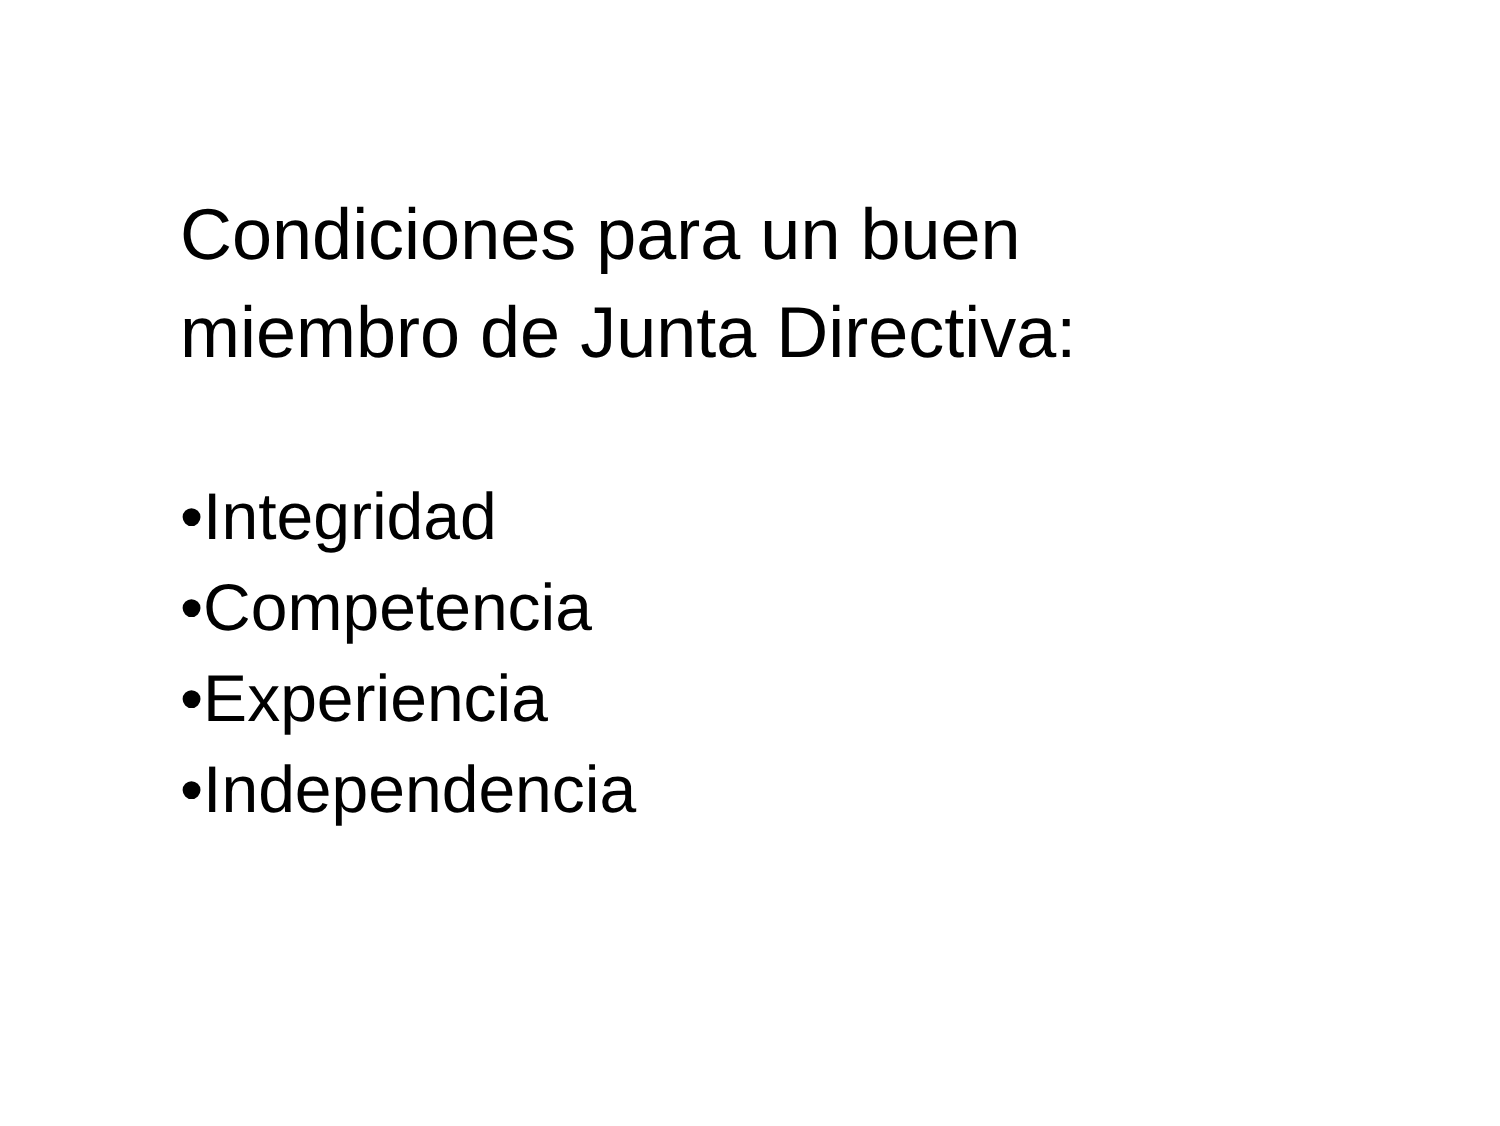Condiciones para un buen
miembro de Junta Directiva:
•Integridad
•Competencia
•Experiencia
•Independencia